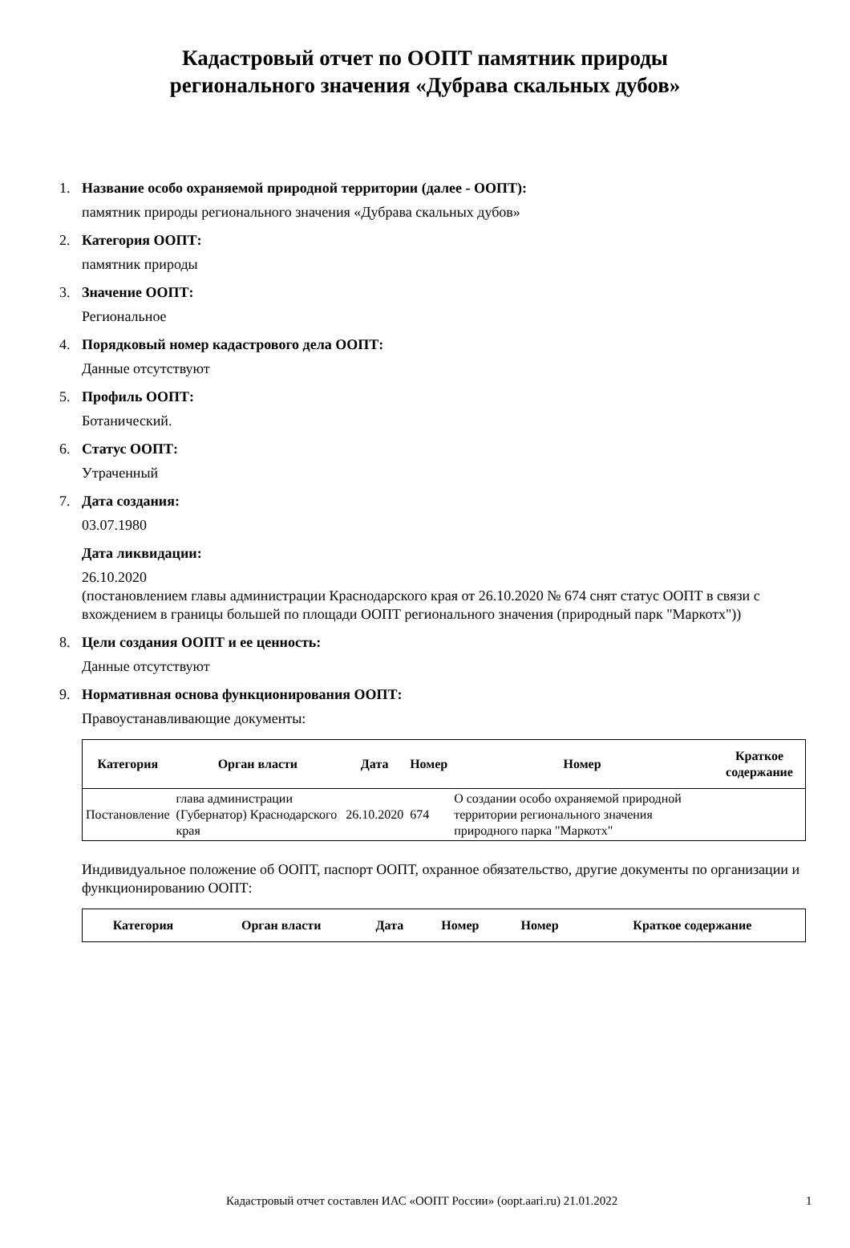Кадастровый отчет по ООПТ памятник природы
регионального значения «Дубрава скальных дубов»
1. Название особо охраняемой природной территории (далее - ООПТ):
памятник природы регионального значения «Дубрава скальных дубов»
2. Категория ООПТ:
памятник природы
3. Значение ООПТ:
Региональное
4. Порядковый номер кадастрового дела ООПТ:
Данные отсутствуют
5. Профиль ООПТ:
Ботанический.
6. Статус ООПТ:
Утраченный
7. Дата создания:
03.07.1980
Дата ликвидации:
26.10.2020
(постановлением главы администрации Краснодарского края от 26.10.2020 № 674 снят статус ООПТ в связи с вхождением в границы большей по площади ООПТ регионального значения (природный парк "Маркотх"))
8. Цели создания ООПТ и ее ценность:
Данные отсутствуют
9. Нормативная основа функционирования ООПТ:
Правоустанавливающие документы:
| Категория | Орган власти | Дата | Номер | Номер | Краткое содержание |
| --- | --- | --- | --- | --- | --- |
| Постановление | глава администрации (Губернатор) Краснодарского края | 26.10.2020 | 674 | О создании особо охраняемой природной территории регионального значения природного парка "Маркотх" | |
Индивидуальное положение об ООПТ, паспорт ООПТ, охранное обязательство, другие документы по организации и функционированию ООПТ:
| Категория | Орган власти | Дата | Номер | Номер | Краткое содержание |
| --- | --- | --- | --- | --- | --- |
Кадастровый отчет составлен ИАС «ООПТ России» (oopt.aari.ru) 21.01.2022 1